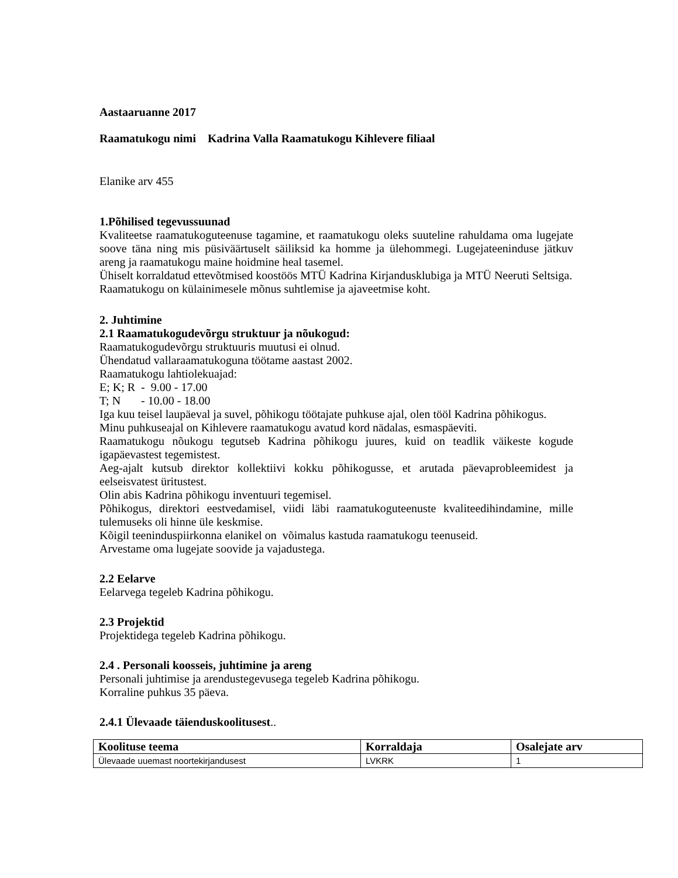Aastaaruanne 2017
Raamatukogu nimi Kadrina Valla Raamatukogu Kihlevere filiaal
Elanike arv 455
1.Põhilised tegevussuunad
Kvaliteetse raamatukoguteenuse tagamine, et raamatukogu oleks suuteline rahuldama oma lugejate soove täna ning mis püsiväärtuselt säiliksid ka homme ja ülehommegi. Lugejateeninduse jätkuv areng ja raamatukogu maine hoidmine heal tasemel.
Ühiselt korraldatud ettevõtmised koostöös MTÜ Kadrina Kirjandusklubiga ja MTÜ Neeruti Seltsiga.
Raamatukogu on külainimesele mõnus suhtlemise ja ajaveetmise koht.
2. Juhtimine
2.1 Raamatukogudevõrgu struktuur ja nõukogud:
Raamatukogudevõrgu struktuuris muutusi ei olnud.
Ühendatud vallaraamatukoguna töötame aastast 2002.
Raamatukogu lahtiolekuajad:
E; K; R - 9.00 - 17.00
T; N - 10.00 - 18.00
Iga kuu teisel laupäeval ja suvel, põhikogu töötajate puhkuse ajal, olen tööl Kadrina põhikogus.
Minu puhkuseajal on Kihlevere raamatukogu avatud kord nädalas, esmaspäeviti.
Raamatukogu nõukogu tegutseb Kadrina põhikogu juures, kuid on teadlik väikeste kogude igapäevastest tegemistest.
Aeg-ajalt kutsub direktor kollektiivi kokku põhikogusse, et arutada päevaprobleemidest ja eelseisvatest üritustest.
Olin abis Kadrina põhikogu inventuuri tegemisel.
Põhikogus, direktori eestvedamisel, viidi läbi raamatukoguteenuste kvaliteedihindamine, mille tulemuseks oli hinne üle keskmise.
Kõigil teeninduspiirkonna elanikel on võimalus kastuda raamatukogu teenuseid.
Arvestame oma lugejate soovide ja vajadustega.
2.2 Eelarve
Eelarvega tegeleb Kadrina põhikogu.
2.3 Projektid
Projektidega tegeleb Kadrina põhikogu.
2.4 . Personali koosseis, juhtimine ja areng
Personali juhtimise ja arendustegevusega tegeleb Kadrina põhikogu.
Korraline puhkus 35 päeva.
2.4.1 Ülevaade täienduskoolitusest..
| Koolituse teema | Korraldaja | Osalejate arv |
| --- | --- | --- |
| Ülevaade uuemast noortekirjandusest | LVKRK | 1 |